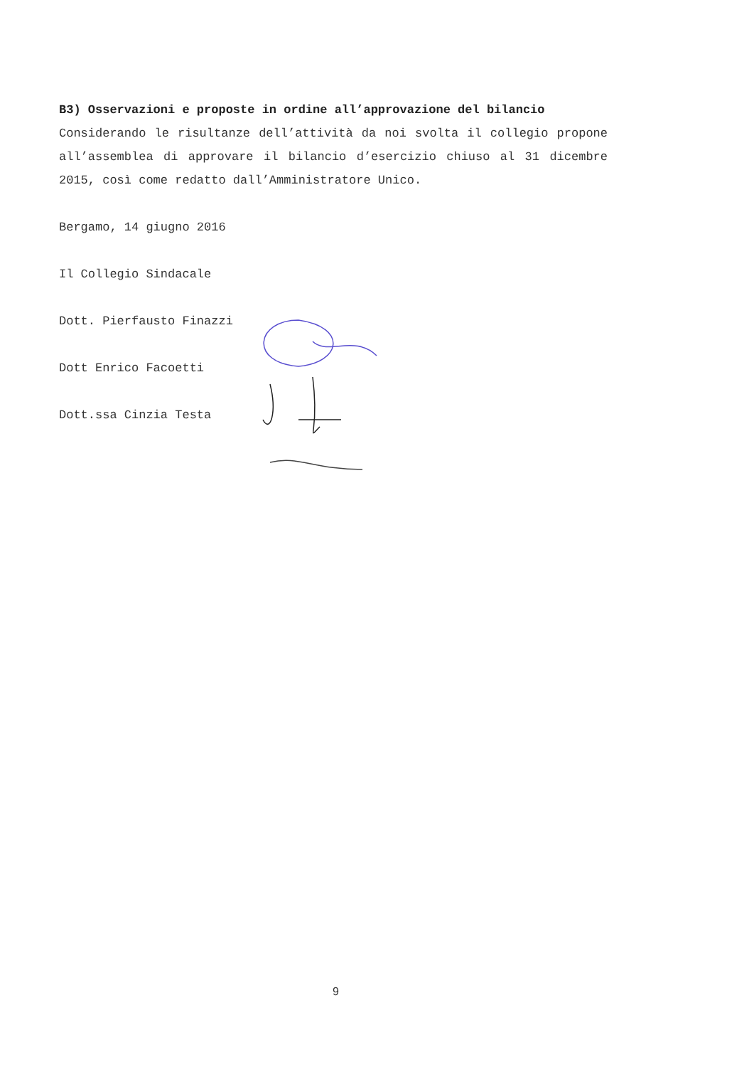B3) Osservazioni e proposte in ordine all’approvazione del bilancio
Considerando le risultanze dell’attività da noi svolta il collegio propone all’assemblea di approvare il bilancio d’esercizio chiuso al 31 dicembre 2015, così come redatto dall’Amministratore Unico.
Bergamo, 14 giugno 2016
Il Collegio Sindacale
Dott. Pierfausto Finazzi
Dott Enrico Facoetti
Dott.ssa Cinzia Testa
9